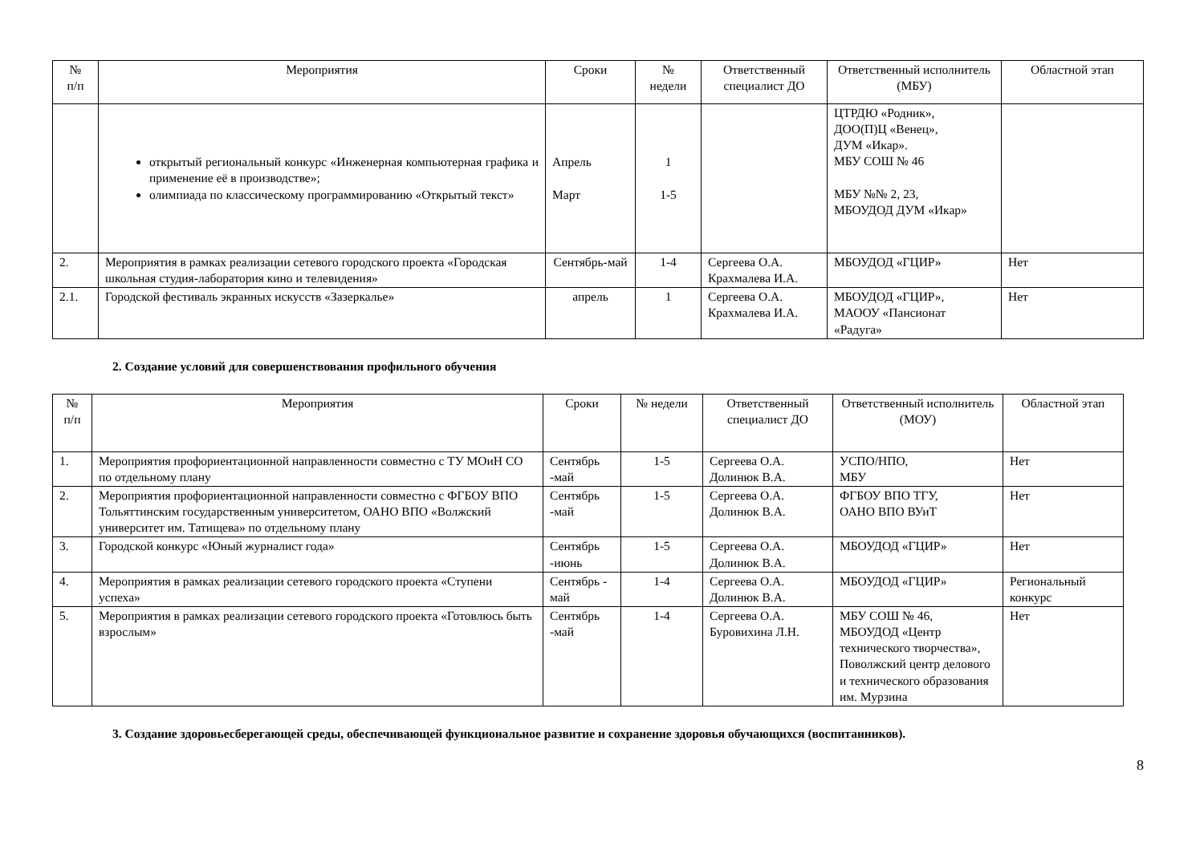| № п/п | Мероприятия | Сроки | № недели | Ответственный специалист ДО | Ответственный исполнитель (МБУ) | Областной этап |
| --- | --- | --- | --- | --- | --- | --- |
| | открытый региональный конкурс «Инженерная компьютерная графика и применение её в производстве»; олимпиада по классическому программированию «Открытый текст» | Апрель Март | 1 1-5 | | ЦТРДЮ «Родник», ДОО(П)Ц «Венец», ДУМ «Икар». МБУ СОШ № 46 МБУ №№ 2, 23, МБОУДОД ДУМ «Икар» | |
| 2. | Мероприятия в рамках реализации сетевого городского проекта «Городская школьная студия-лаборатория кино и телевидения» | Сентябрь-май | 1-4 | Сергеева О.А. Крахмалева И.А. | МБОУДОД «ГЦИР» | Нет |
| 2.1. | Городской фестиваль экранных искусств «Зазеркалье» | апрель | 1 | Сергеева О.А. Крахмалева И.А. | МБОУДОД «ГЦИР», МАООУ «Пансионат «Радуга» | Нет |
2. Создание условий для совершенствования профильного обучения
| № п/п | Мероприятия | Сроки | № недели | Ответственный специалист ДО | Ответственный исполнитель (МОУ) | Областной этап |
| --- | --- | --- | --- | --- | --- | --- |
| 1. | Мероприятия профориентационной направленности совместно с ТУ МОиН СО по отдельному плану | Сентябрь -май | 1-5 | Сергеева О.А. Долинюк В.А. | УСПО/НПО, МБУ | Нет |
| 2. | Мероприятия профориентационной направленности совместно с ФГБОУ ВПО Тольяттинским государственным университетом, ОАНО ВПО «Волжский университет им. Татищева» по отдельному плану | Сентябрь -май | 1-5 | Сергеева О.А. Долинюк В.А. | ФГБОУ ВПО ТГУ, ОАНО ВПО ВУиТ | Нет |
| 3. | Городской конкурс «Юный журналист года» | Сентябрь -июнь | 1-5 | Сергеева О.А. Долинюк В.А. | МБОУДОД «ГЦИР» | Нет |
| 4. | Мероприятия в рамках реализации сетевого городского проекта «Ступени успеха» | Сентябрь - май | 1-4 | Сергеева О.А. Долинюк В.А. | МБОУДОД «ГЦИР» | Региональный конкурс |
| 5. | Мероприятия в рамках реализации сетевого городского проекта «Готовлюсь быть взрослым» | Сентябрь -май | 1-4 | Сергеева О.А. Буровихина Л.Н. | МБУ СОШ № 46, МБОУДОД «Центр технического творчества», Поволжский центр делового и технического образования им. Мурзина | Нет |
3. Создание здоровьесберегающей среды, обеспечивающей функциональное развитие и сохранение здоровья обучающихся (воспитанников).
8